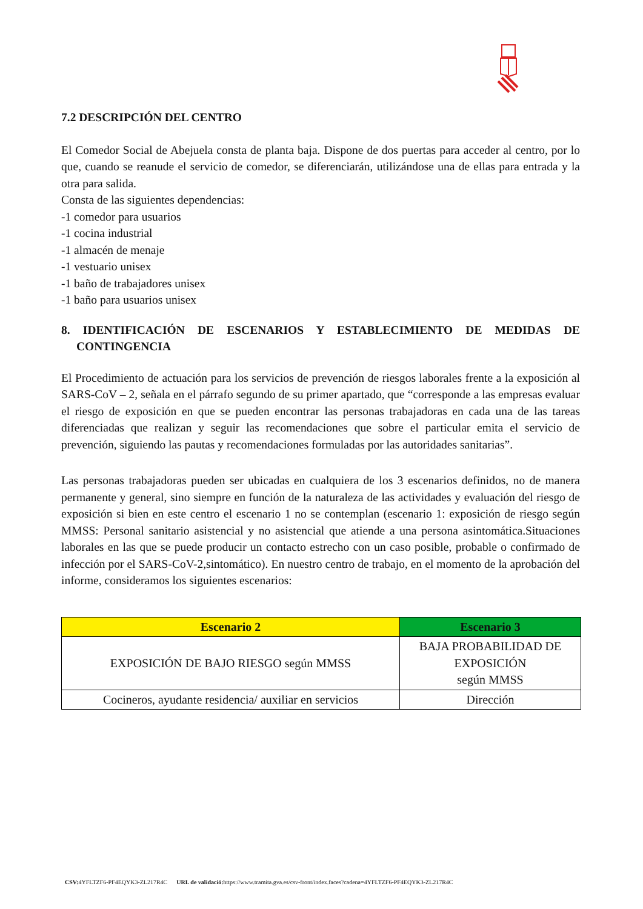7.2 DESCRIPCIÓN DEL CENTRO
El Comedor Social de Abejuela consta de planta baja. Dispone de dos puertas para acceder al centro, por lo que, cuando se reanude el servicio de comedor, se diferenciarán, utilizándose una de ellas para entrada y la otra para salida.
Consta de las siguientes dependencias:
-1 comedor para usuarios
-1 cocina industrial
-1 almacén de menaje
-1 vestuario unisex
-1 baño de trabajadores unisex
-1 baño para usuarios unisex
8. IDENTIFICACIÓN DE ESCENARIOS Y ESTABLECIMIENTO DE MEDIDAS DE CONTINGENCIA
El Procedimiento de actuación para los servicios de prevención de riesgos laborales frente a la exposición al SARS-CoV – 2, señala en el párrafo segundo de su primer apartado, que “corresponde a las empresas evaluar el riesgo de exposición en que se pueden encontrar las personas trabajadoras en cada una de las tareas diferenciadas que realizan y seguir las recomendaciones que sobre el particular emita el servicio de prevención, siguiendo las pautas y recomendaciones formuladas por las autoridades sanitarias”.
Las personas trabajadoras pueden ser ubicadas en cualquiera de los 3 escenarios definidos, no de manera permanente y general, sino siempre en función de la naturaleza de las actividades y evaluación del riesgo de exposición si bien en este centro el escenario 1 no se contemplan (escenario 1: exposición de riesgo según MMSS: Personal sanitario asistencial y no asistencial que atiende a una persona asintomática.Situaciones laborales en las que se puede producir un contacto estrecho con un caso posible, probable o confirmado de infección por el SARS-CoV-2,sintomático). En nuestro centro de trabajo, en el momento de la aprobación del informe, consideramos los siguientes escenarios:
| Escenario 2 | Escenario 3 |
| --- | --- |
| EXPOSICIÓN DE BAJO RIESGO según MMSS | BAJA PROBABILIDAD DE EXPOSICIÓN según MMSS |
| Cocineros, ayudante residencia/ auxiliar en servicios | Dirección |
CSV: 4YFLTZF6-PF4EQYK3-ZL217R4C URL de validació: https://www.tramita.gva.es/csv-front/index.faces?cadena=4YFLTZF6-PF4EQYK3-ZL217R4C